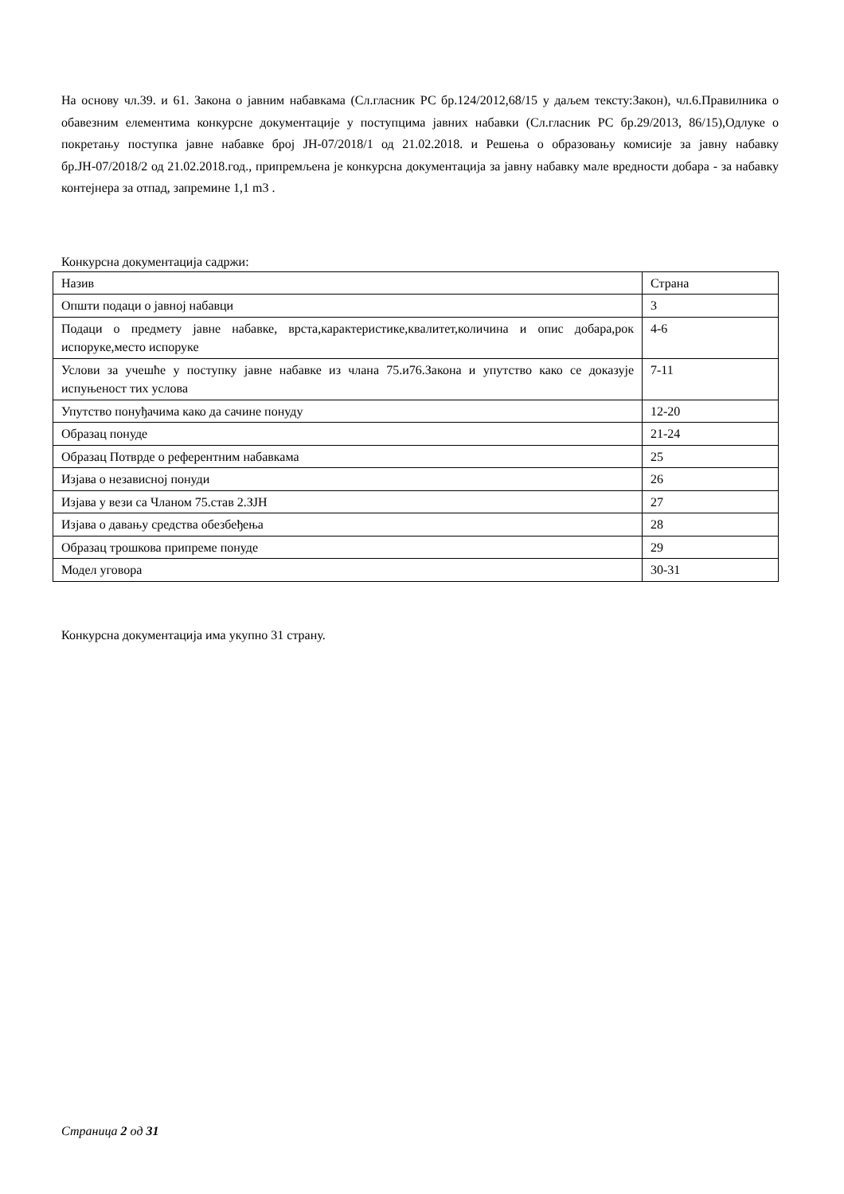На основу чл.39. и 61. Закона о јавним набавкама (Сл.гласник РС бр.124/2012,68/15 у даљем тексту:Закон), чл.6.Правилника о обавезним елементима конкурсне документације у поступцима јавних набавки (Сл.гласник РС бр.29/2013, 86/15),Одлуке о покретању поступка јавне набавке број ЈН-07/2018/1 од 21.02.2018. и Решења о образовању комисије за јавну набавку бр.ЈН-07/2018/2 од 21.02.2018.год., припремљена је конкурсна документација за јавну набавку мале вредности добара - за набавку контејнера за отпад, запремине 1,1 m3 .
Конкурсна документација садржи:
| Назив | Страна |
| Општи подаци о јавној набавци | 3 |
| Подаци о предмету јавне набавке, врста,карактеристике,квалитет,количина и опис добара,рок испоруке,место испоруке | 4-6 |
| Услови за учешће у поступку јавне набавке из члана 75.и76.Закона и упутство како се доказује испуњеност тих услова | 7-11 |
| Упутство понуђачима како да сачине понуду | 12-20 |
| Образац понуде | 21-24 |
| Образац Потврде о референтним набавкама | 25 |
| Изјава о независној понуди | 26 |
| Изјава у вези са Чланом 75.став 2.ЗЈН | 27 |
| Изјава о давању средства обезбеђења | 28 |
| Образац трошкова припреме понуде | 29 |
| Модел уговора | 30-31 |
Конкурсна документација има укупно 31 страну.
Страница 2 од 31